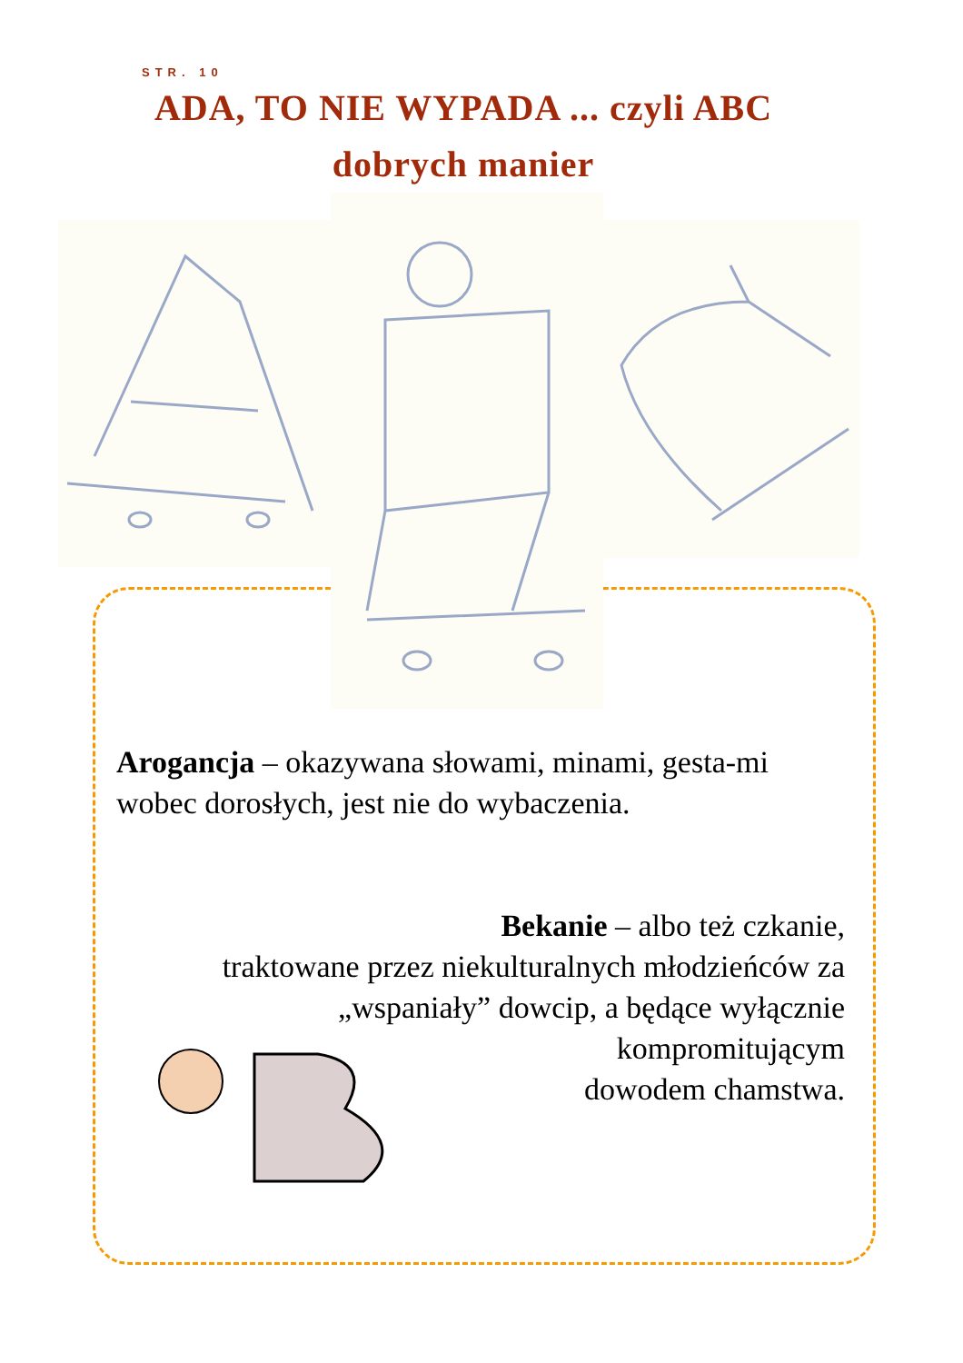STR. 10
ADA, TO NIE WYPADA ... czyli ABC dobrych manier
Arogancja – okazywana słowami, minami, gesta-mi wobec dorosłych, jest nie do wybaczenia.
Bekanie – albo też czkanie,
traktowane przez niekulturalnych młodzieńców za
„wspaniały” dowcip, a będące wyłącznie
kompromitującym
dowodem chamstwa.